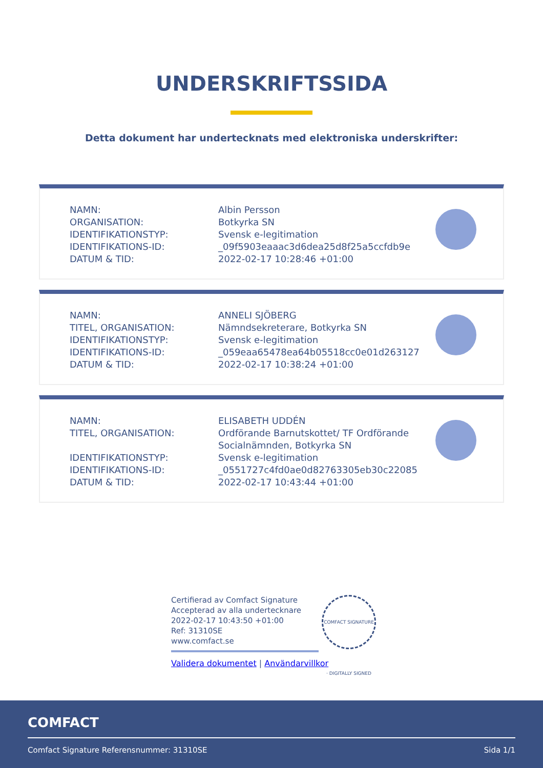UNDERSKRIFTSSIDA
Detta dokument har undertecknats med elektroniska underskrifter:
| NAMN: | Albin Persson |
| ORGANISATION: | Botkyrka SN |
| IDENTIFIKATIONSTYP: | Svensk e-legitimation |
| IDENTIFIKATIONS-ID: | _09f5903eaaac3d6dea25d8f25a5ccfdb9e |
| DATUM & TID: | 2022-02-17 10:28:46 +01:00 |
| NAMN: | ANNELI SJÖBERG |
| TITEL, ORGANISATION: | Nämndsekreterare, Botkyrka SN |
| IDENTIFIKATIONSTYP: | Svensk e-legitimation |
| IDENTIFIKATIONS-ID: | _059eaa65478ea64b05518cc0e01d263127 |
| DATUM & TID: | 2022-02-17 10:38:24 +01:00 |
| NAMN: | ELISABETH UDDÉN |
| TITEL, ORGANISATION: | Ordförande Barnutskottet/ TF Ordförande Socialnämnden, Botkyrka SN |
| IDENTIFIKATIONSTYP: | Svensk e-legitimation |
| IDENTIFIKATIONS-ID: | _0551727c4fd0ae0d82763305eb30c22085 |
| DATUM & TID: | 2022-02-17 10:43:44 +01:00 |
Certifierad av Comfact Signature
Accepterad av alla undertecknare
2022-02-17 10:43:50 +01:00
Ref: 31310SE
www.comfact.se
Validera dokumentet | Användarvillkor
COMFACT SIGNATURE · DIGITALLY SIGNED
COMFACT
Comfact Signature Referensnummer: 31310SE Sida 1/1